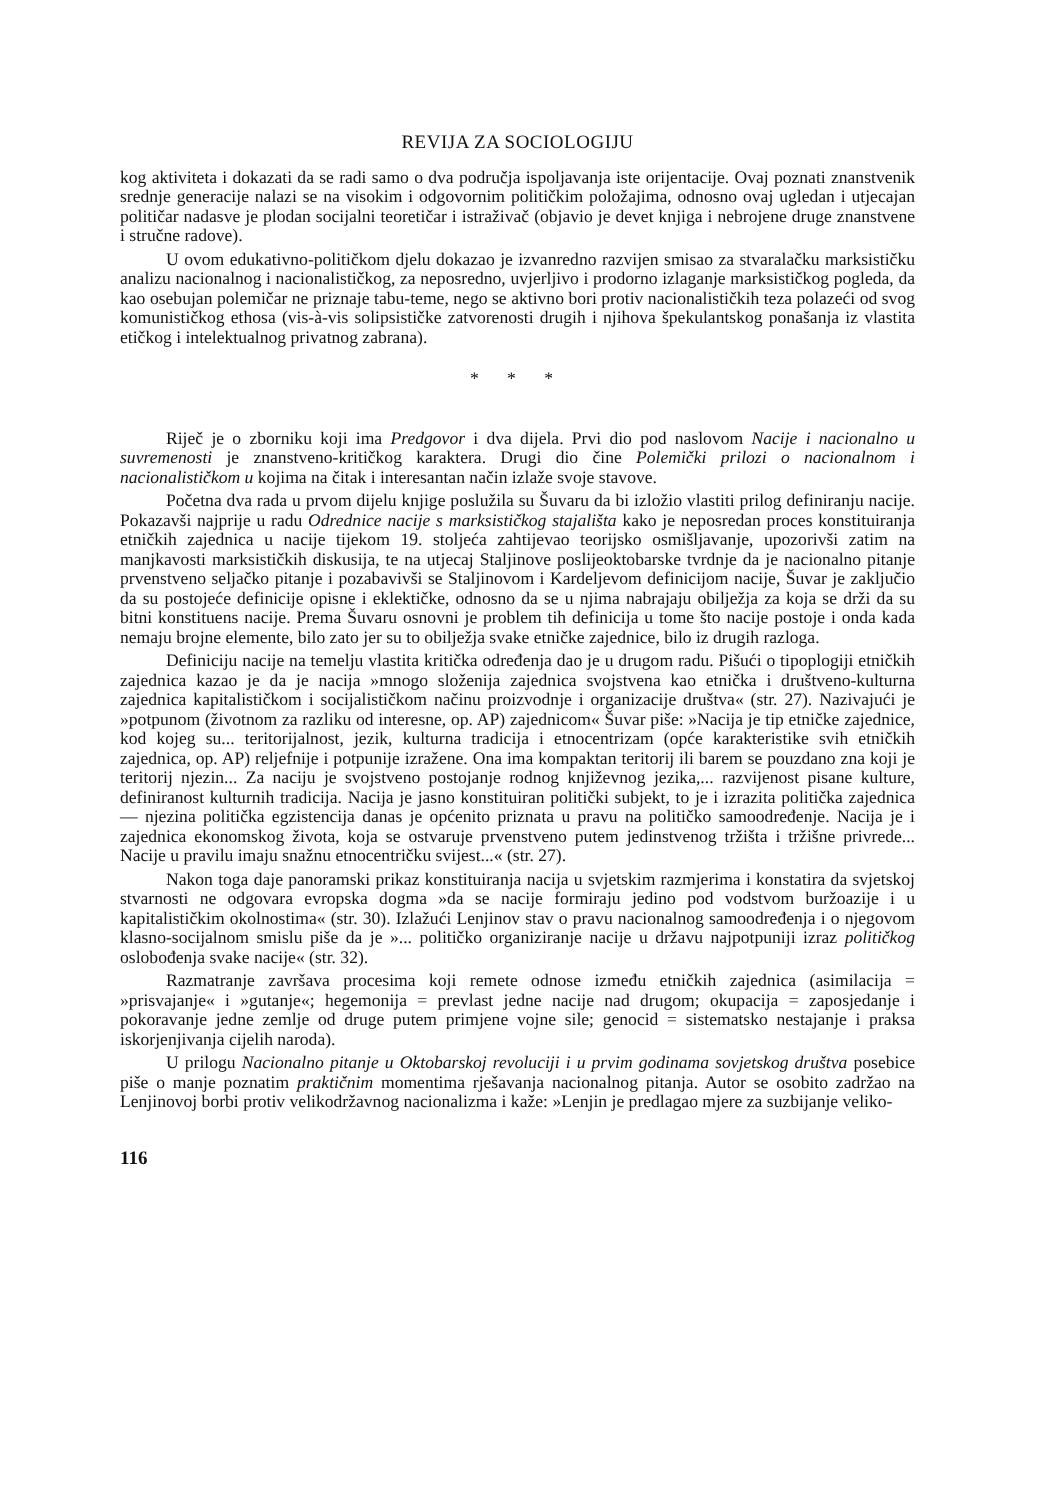REVIJA ZA SOCIOLOGIJU
kog aktiviteta i dokazati da se radi samo o dva područja ispoljavanja iste orijentacije. Ovaj poznati znanstvenik srednje generacije nalazi se na visokim i odgovornim političkim položajima, odnosno ovaj ugledan i utjecajan političar nadasve je plodan socijalni teoretičar i istraživač (objavio je devet knjiga i nebrojene druge znanstvene i stručne radove).
U ovom edukativno-političkom djelu dokazao je izvanredno razvijen smisao za stvaralačku marksističku analizu nacionalnog i nacionalističkog, za neposredno, uvjerljivo i prodorno izlaganje marksističkog pogleda, da kao osebujan polemičar ne priznaje tabu-teme, nego se aktivno bori protiv nacionalističkih teza polazeći od svog komunističkog ethosa (vis-à-vis solipsističke zatvorenosti drugih i njihova špekulantskog ponašanja iz vlastita etičkog i intelektualnog privatnog zabrana).
* * *
Riječ je o zborniku koji ima Predgovor i dva dijela. Prvi dio pod naslovom Nacije i nacionalno u suvremenosti je znanstveno-kritičkog karaktera. Drugi dio čine Polemički prilozi o nacionalnom i nacionalističkom u kojima na čitak i interesantan način izlaže svoje stavove.
Početna dva rada u prvom dijelu knjige poslužila su Šuvaru da bi izložio vlastiti prilog definiranju nacije. Pokazavši najprije u radu Odrednice nacije s marksističkog stajališta kako je neposredan proces konstituiranja etničkih zajednica u nacije tijekom 19. stoljeća zahtijevao teorijsko osmišljavanje, upozorivši zatim na manjkavosti marksističkih diskusija, te na utjecaj Staljinove poslijeoktobarske tvrdnje da je nacionalno pitanje prvenstveno seljačko pitanje i pozabavivši se Staljinovom i Kardeljevom definicijom nacije, Šuvar je zaključio da su postojeće definicije opisne i eklektičke, odnosno da se u njima nabrajaju obilježja za koja se drži da su bitni konstituens nacije. Prema Šuvaru osnovni je problem tih definicija u tome što nacije postoje i onda kada nemaju brojne elemente, bilo zato jer su to obilježja svake etničke zajednice, bilo iz drugih razloga.
Definiciju nacije na temelju vlastita kritička određenja dao je u drugom radu. Pišući o tipoplogiji etničkih zajednica kazao je da je nacija »mnogo složenija zajednica svojstvena kao etnička i društveno-kulturna zajednica kapitalističkom i socijalističkom načinu proizvodnje i organizacije društva« (str. 27). Nazivajući je »potpunom (životnom za razliku od interesne, op. AP) zajednicom« Šuvar piše: »Nacija je tip etničke zajednice, kod kojeg su... teritorijalnost, jezik, kulturna tradicija i etnocentrizam (opće karakteristike svih etničkih zajednica, op. AP) reljefnije i potpunije izražene. Ona ima kompaktan teritorij ili barem se pouzdano zna koji je teritorij njezin... Za naciju je svojstveno postojanje rodnog književnog jezika,... razvijenost pisane kulture, definiranost kulturnih tradicija. Nacija je jasno konstituiran politički subjekt, to je i izrazita politička zajednica — njezina politička egzistencija danas je općenito priznata u pravu na političko samoodređenje. Nacija je i zajednica ekonomskog života, koja se ostvaruje prvenstveno putem jedinstvenog tržišta i tržišne privrede... Nacije u pravilu imaju snažnu etnocentričku svijest...« (str. 27).
Nakon toga daje panoramski prikaz konstituiranja nacija u svjetskim razmjerima i konstatira da svjetskoj stvarnosti ne odgovara evropska dogma »da se nacije formiraju jedino pod vodstvom buržoazije i u kapitalističkim okolnostima« (str. 30). Izlažući Lenjinov stav o pravu nacionalnog samoodređenja i o njegovom klasno-socijalnom smislu piše da je »... političko organiziranje nacije u državu najpotpuniji izraz političkog oslobođenja svake nacije« (str. 32).
Razmatranje završava procesima koji remete odnose između etničkih zajednica (asimilacija = »prisvajanje« i »gutanje«; hegemonija = prevlast jedne nacije nad drugom; okupacija = zaposjedanje i pokoravanje jedne zemlje od druge putem primjene vojne sile; genocid = sistematsko nestajanje i praksa iskorjenjivanja cijelih naroda).
U prilogu Nacionalno pitanje u Oktobarskoj revoluciji i u prvim godinama sovjetskog društva posebice piše o manje poznatim praktičnim momentima rješavanja nacionalnog pitanja. Autor se osobito zadržao na Lenjinovoj borbi protiv velikodržavnog nacionalizma i kaže: »Lenjin je predlagao mjere za suzbijanje veliko-
116